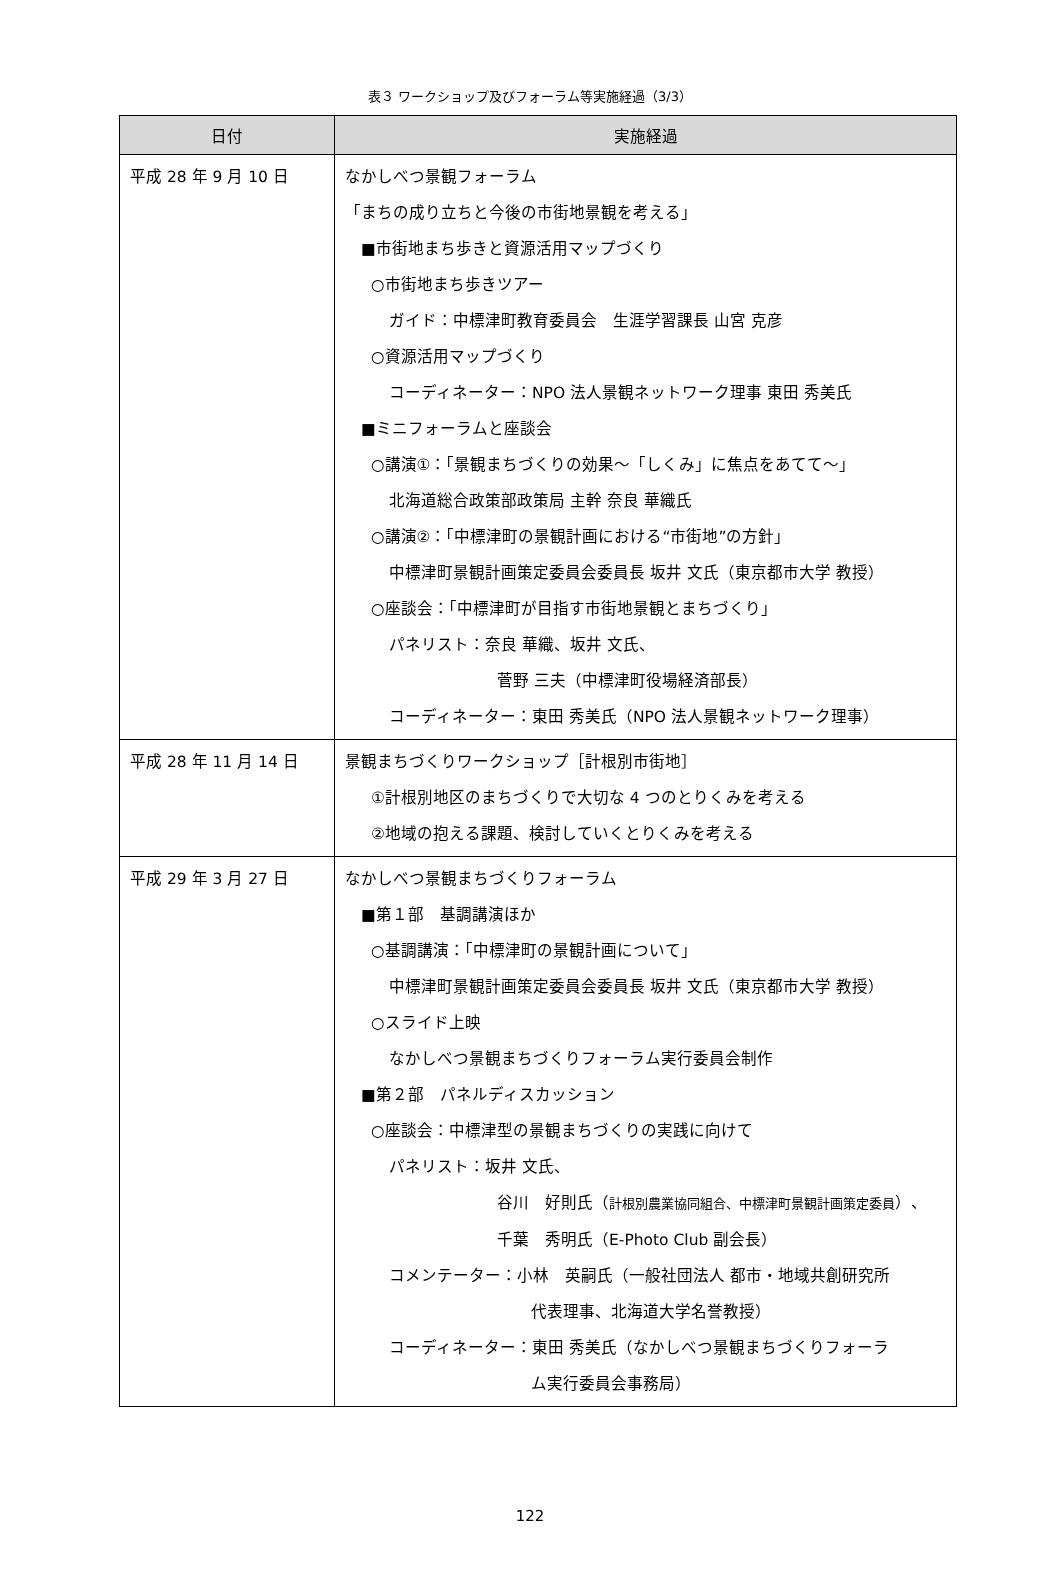表３ ワークショップ及びフォーラム等実施経過（3/3）
| 日付 | 実施経過 |
| --- | --- |
| 平成 28 年 9 月 10 日 | なかしべつ景観フォーラム 「まちの成り立ちと今後の市街地景観を考える」 ■市街地まち歩きと資源活用マップづくり ○市街地まち歩きツアー ガイド：中標津町教育委員会 生涯学習課長 山宮 克彦 ○資源活用マップづくり コーディネーター：NPO 法人景観ネットワーク理事 東田 秀美氏 ■ミニフォーラムと座談会 ○講演①：「景観まちづくりの効果～「しくみ」に焦点をあてて～」 北海道総合政策部政策局 主幹 奈良 華織氏 ○講演②：「中標津町の景観計画における“市街地”の方針」 中標津町景観計画策定委員会委員長 坂井 文氏（東京都市大学 教授） ○座談会：「中標津町が目指す市街地景観とまちづくり」 パネリスト：奈良 華織、坂井 文氏、 菅野 三夫（中標津町役場経済部長） コーディネーター：東田 秀美氏（NPO 法人景観ネットワーク理事） |
| 平成 28 年 11 月 14 日 | 景観まちづくりワークショップ［計根別市街地］ ①計根別地区のまちづくりで大切な 4 つのとりくみを考える ②地域の抱える課題、検討していくとりくみを考える |
| 平成 29 年 3 月 27 日 | なかしべつ景観まちづくりフォーラム ■第１部 基調講演ほか ○基調講演：「中標津町の景観計画について」 中標津町景観計画策定委員会委員長 坂井 文氏（東京都市大学 教授） ○スライド上映 なかしべつ景観まちづくりフォーラム実行委員会制作 ■第２部 パネルディスカッション ○座談会：中標津型の景観まちづくりの実践に向けて パネリスト：坂井 文氏、 谷川 好則氏（ 計根別農業協同組合、中標津町景観計画策定委員 ）、 千葉 秀明氏（E-Photo Club 副会長） コメンテーター：小林 英嗣氏（一般社団法人 都市・地域共創研究所 代表理事、北海道大学名誉教授） コーディネーター：東田 秀美氏（なかしべつ景観まちづくりフォーラ ム実行委員会事務局） |
122